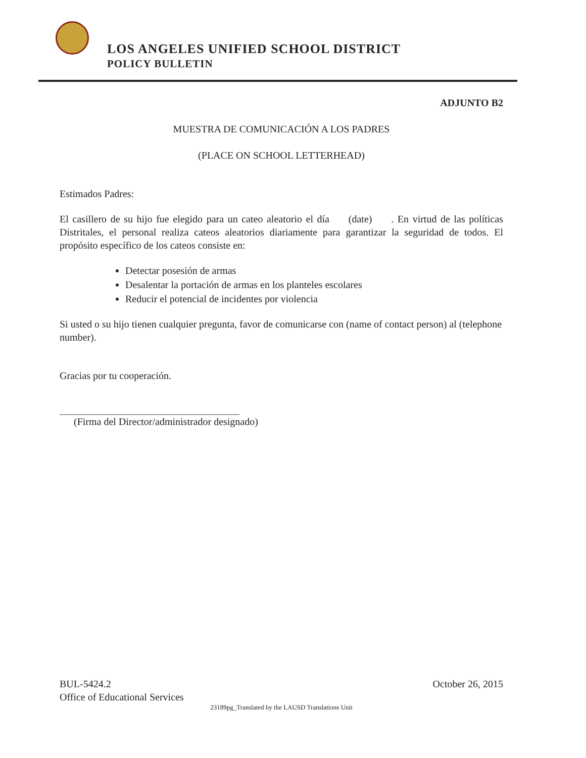LOS ANGELES UNIFIED SCHOOL DISTRICT
POLICY BULLETIN
ADJUNTO B2
MUESTRA DE COMUNICACIÓN A LOS PADRES
(PLACE ON SCHOOL LETTERHEAD)
Estimados Padres:
El casillero de su hijo fue elegido para un cateo aleatorio el día (date) . En virtud de las políticas Distritales, el personal realiza cateos aleatorios diariamente para garantizar la seguridad de todos. El propósito específico de los cateos consiste en:
Detectar posesión de armas
Desalentar la portación de armas en los planteles escolares
Reducir el potencial de incidentes por violencia
Si usted o su hijo tienen cualquier pregunta, favor de comunicarse con (name of contact person) al (telephone number).
Gracias por tu cooperación.
(Firma del Director/administrador designado)
BUL-5424.2 October 26, 2015
Office of Educational Services
23189pg_Translated by the LAUSD Translations Unit